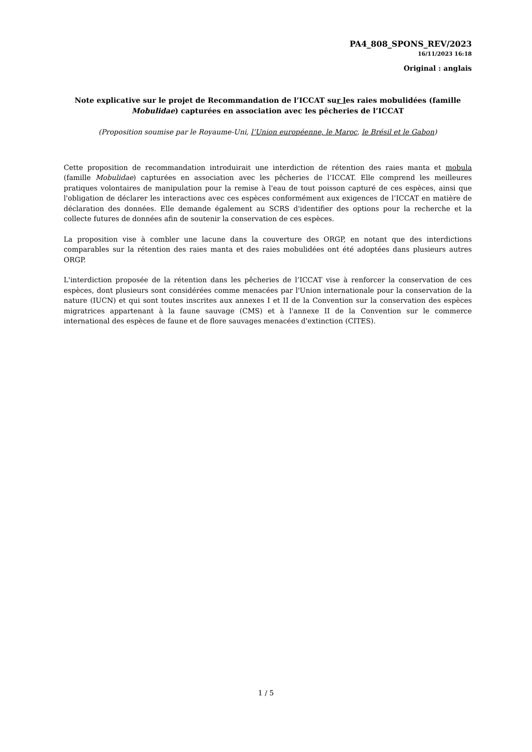PA4_808_SPONS_REV/2023
16/11/2023 16:18
Original : anglais
Note explicative sur le projet de Recommandation de l’ICCAT sur les raies mobulidées (famille Mobulidae) capturées en association avec les pêcheries de l’ICCAT
(Proposition soumise par le Royaume-Uni, l’Union européenne, le Maroc, le Brésil et le Gabon)
Cette proposition de recommandation introduirait une interdiction de rétention des raies manta et mobula (famille Mobulidae) capturées en association avec les pêcheries de l’ICCAT. Elle comprend les meilleures pratiques volontaires de manipulation pour la remise à l'eau de tout poisson capturé de ces espèces, ainsi que l'obligation de déclarer les interactions avec ces espèces conformément aux exigences de l’ICCAT en matière de déclaration des données. Elle demande également au SCRS d'identifier des options pour la recherche et la collecte futures de données afin de soutenir la conservation de ces espèces.
La proposition vise à combler une lacune dans la couverture des ORGP, en notant que des interdictions comparables sur la rétention des raies manta et des raies mobulidées ont été adoptées dans plusieurs autres ORGP.
L'interdiction proposée de la rétention dans les pêcheries de l’ICCAT vise à renforcer la conservation de ces espèces, dont plusieurs sont considérées comme menacées par l'Union internationale pour la conservation de la nature (IUCN) et qui sont toutes inscrites aux annexes I et II de la Convention sur la conservation des espèces migratrices appartenant à la faune sauvage (CMS) et à l'annexe II de la Convention sur le commerce international des espèces de faune et de flore sauvages menacées d'extinction (CITES).
1 / 5